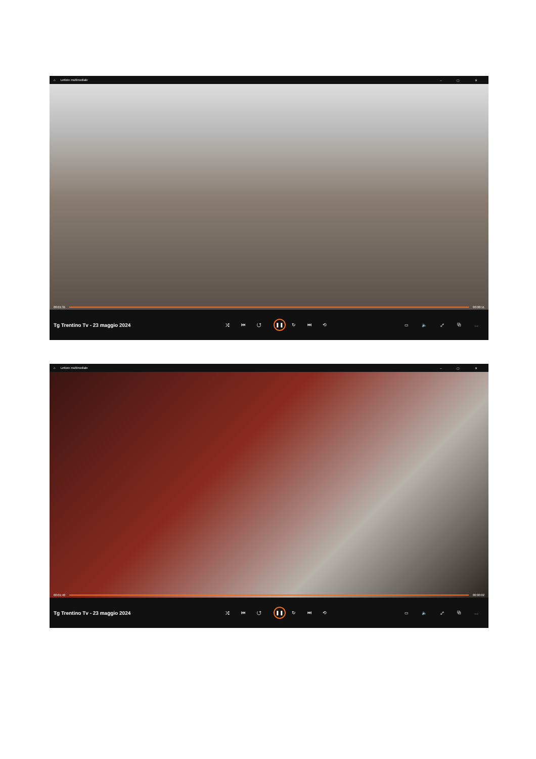⌂ Lettore multimediale – ▢ ✕
00:01:31 00:00:11
Tg Trentino Tv - 23 maggio 2024 ⤮ ⏮ ↺ ❚❚ ↻ ⏭ ⟲ ▭ 🔈 ⤢ ⧉ …
⌂ Lettore multimediale – ▢ ✕
00:01:40 00:00:02
Tg Trentino Tv - 23 maggio 2024 ⤮ ⏮ ↺ ❚❚ ↻ ⏭ ⟲ ▭ 🔈 ⤢ ⧉ …